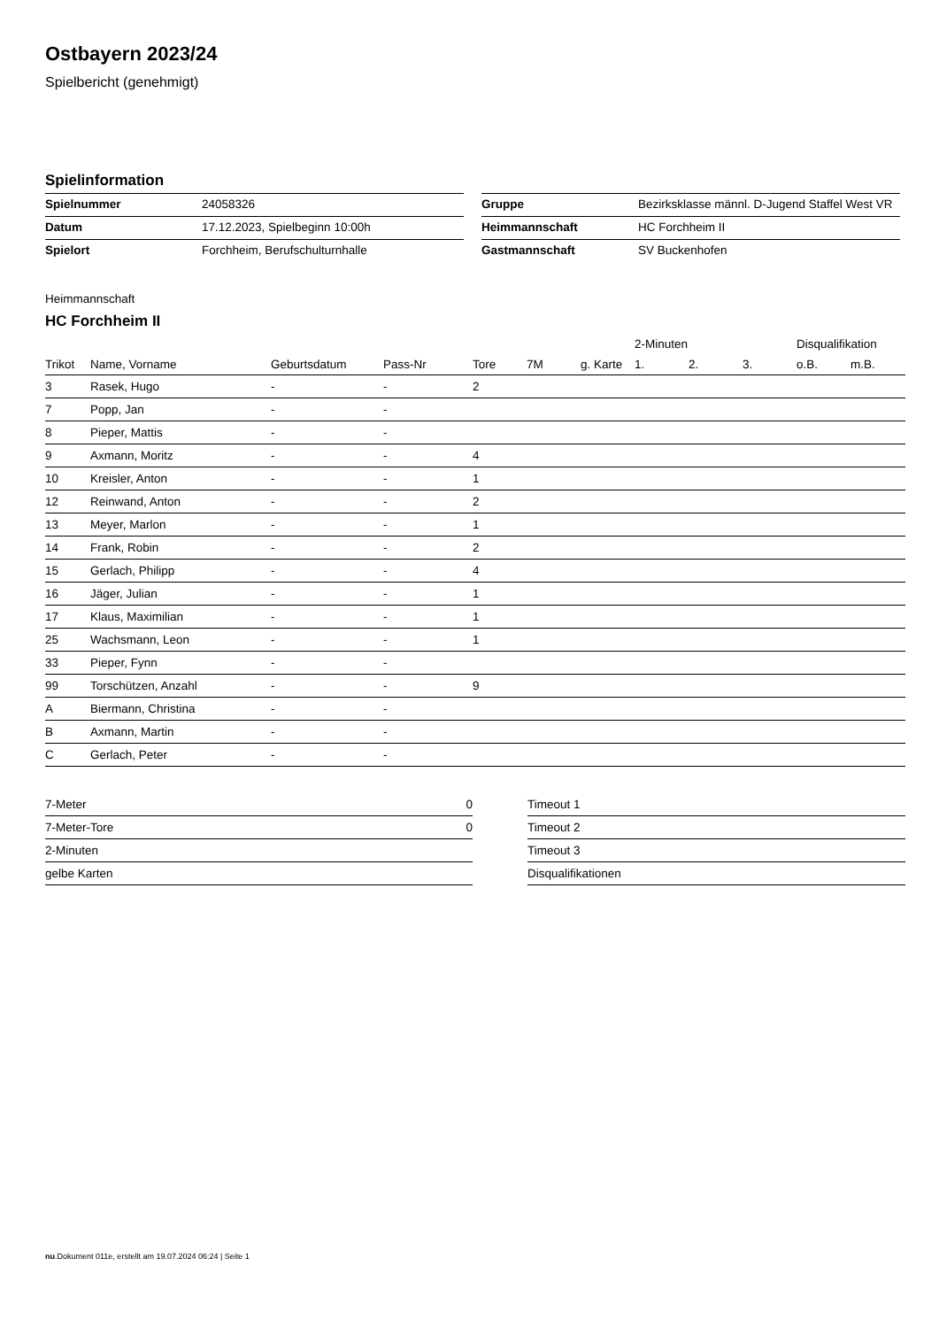Ostbayern 2023/24
Spielbericht (genehmigt)
Spielinformation
| Spielnummer | 24058326 | | Gruppe | Bezirksklasse männl. D-Jugend Staffel West VR |
| Datum | 17.12.2023, Spielbeginn 10:00h | | Heimmannschaft | HC Forchheim II |
| Spielort | Forchheim, Berufschulturnhalle | | Gastmannschaft | SV Buckenhofen |
Heimmannschaft
HC Forchheim II
| | | | | | | | 2-Minuten | | | Disqualifikation | |
| --- | --- | --- | --- | --- | --- | --- | --- | --- | --- | --- | --- |
| Trikot | Name, Vorname | Geburtsdatum | Pass-Nr | Tore | 7M | g. Karte | 1. | 2. | 3. | o.B. | m.B. |
| 3 | Rasek, Hugo | - | - | 2 | | | | | | | |
| 7 | Popp, Jan | - | - | | | | | | | | |
| 8 | Pieper, Mattis | - | - | | | | | | | | |
| 9 | Axmann, Moritz | - | - | 4 | | | | | | | |
| 10 | Kreisler, Anton | - | - | 1 | | | | | | | |
| 12 | Reinwand, Anton | - | - | 2 | | | | | | | |
| 13 | Meyer, Marlon | - | - | 1 | | | | | | | |
| 14 | Frank, Robin | - | - | 2 | | | | | | | |
| 15 | Gerlach, Philipp | - | - | 4 | | | | | | | |
| 16 | Jäger, Julian | - | - | 1 | | | | | | | |
| 17 | Klaus, Maximilian | - | - | 1 | | | | | | | |
| 25 | Wachsmann, Leon | - | - | 1 | | | | | | | |
| 33 | Pieper, Fynn | - | - | | | | | | | | |
| 99 | Torschützen, Anzahl | - | - | 9 | | | | | | | |
| A | Biermann, Christina | - | - | | | | | | | | |
| B | Axmann, Martin | - | - | | | | | | | | |
| C | Gerlach, Peter | - | - | | | | | | | | |
| 7-Meter | 0 |
| 7-Meter-Tore | 0 |
| 2-Minuten | |
| gelbe Karten | |
| Timeout 1 |
| Timeout 2 |
| Timeout 3 |
| Disqualifikationen |
nu.Dokument 011e, erstellt am 19.07.2024 06:24 | Seite 1